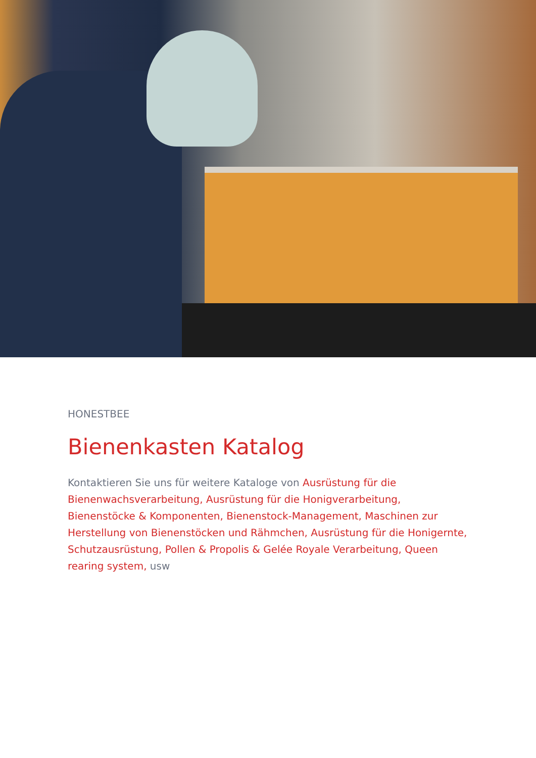HONESTBEE
Bienenkasten Katalog
Kontaktieren Sie uns für weitere Kataloge von Ausrüstung für die Bienenwachsverarbeitung, Ausrüstung für die Honigverarbeitung, Bienenstöcke & Komponenten, Bienenstock-Management, Maschinen zur Herstellung von Bienenstöcken und Rähmchen, Ausrüstung für die Honigernte, Schutzausrüstung, Pollen & Propolis & Gelée Royale Verarbeitung, Queen rearing system, usw